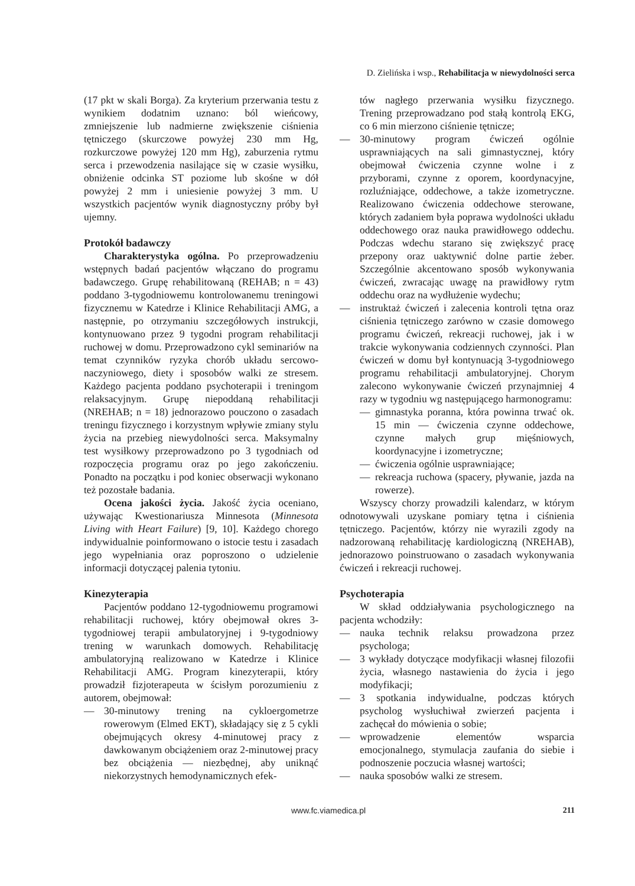D. Zielińska i wsp., Rehabilitacja w niewydolności serca
(17 pkt w skali Borga). Za kryterium przerwania testu z wynikiem dodatnim uznano: ból wieńcowy, zmniejszenie lub nadmierne zwiększenie ciśnienia tętniczego (skurczowe powyżej 230 mm Hg, rozkurczowe powyżej 120 mm Hg), zaburzenia rytmu serca i przewodzenia nasilające się w czasie wysiłku, obniżenie odcinka ST poziome lub skośne w dół powyżej 2 mm i uniesienie powyżej 3 mm. U wszystkich pacjentów wynik diagnostyczny próby był ujemny.
Protokół badawczy
Charakterystyka ogólna. Po przeprowadzeniu wstępnych badań pacjentów włączano do programu badawczego. Grupę rehabilitowaną (REHAB; n = 43) poddano 3-tygodniowemu kontrolowanemu treningowi fizycznemu w Katedrze i Klinice Rehabilitacji AMG, a następnie, po otrzymaniu szczegółowych instrukcji, kontynuowano przez 9 tygodni program rehabilitacji ruchowej w domu. Przeprowadzono cykl seminariów na temat czynników ryzyka chorób układu sercowo-naczyniowego, diety i sposobów walki ze stresem. Każdego pacjenta poddano psychoterapii i treningom relaksacyjnym. Grupę niepoddaną rehabilitacji (NREHAB; n = 18) jednorazowo pouczono o zasadach treningu fizycznego i korzystnym wpływie zmiany stylu życia na przebieg niewydolności serca. Maksymalny test wysiłkowy przeprowadzono po 3 tygodniach od rozpoczęcia programu oraz po jego zakończeniu. Ponadto na początku i pod koniec obserwacji wykonano też pozostałe badania.
Ocena jakości życia. Jakość życia oceniano, używając Kwestionariusza Minnesota (Minnesota Living with Heart Failure) [9, 10]. Każdego chorego indywidualnie poinformowano o istocie testu i zasadach jego wypełniania oraz poproszono o udzielenie informacji dotyczącej palenia tytoniu.
Kinezyterapia
Pacjentów poddano 12-tygodniowemu programowi rehabilitacji ruchowej, który obejmował okres 3-tygodniowej terapii ambulatoryjnej i 9-tygodniowy trening w warunkach domowych. Rehabilitację ambulatoryjną realizowano w Katedrze i Klinice Rehabilitacji AMG. Program kinezyterapii, który prowadził fizjoterapeuta w ścisłym porozumieniu z autorem, obejmował:
— 30-minutowy trening na cykloergometrze rowerowym (Elmed EKT), składający się z 5 cykli obejmujących okresy 4-minutowej pracy z dawkowanym obciążeniem oraz 2-minutowej pracy bez obciążenia — niezbędnej, aby uniknąć niekorzystnych hemodynamicznych efek-
tów nagłego przerwania wysiłku fizycznego. Trening przeprowadzano pod stałą kontrolą EKG, co 6 min mierzono ciśnienie tętnicze;
— 30-minutowy program ćwiczeń ogólnie usprawniających na sali gimnastycznej, który obejmował ćwiczenia czynne wolne i z przyborami, czynne z oporem, koordynacyjne, rozluźniające, oddechowe, a także izometryczne. Realizowano ćwiczenia oddechowe sterowane, których zadaniem była poprawa wydolności układu oddechowego oraz nauka prawidłowego oddechu. Podczas wdechu starano się zwiększyć pracę przepony oraz uaktywnić dolne partie żeber. Szczególnie akcentowano sposób wykonywania ćwiczeń, zwracając uwagę na prawidłowy rytm oddechu oraz na wydłużenie wydechu;
— instruktaż ćwiczeń i zalecenia kontroli tętna oraz ciśnienia tętniczego zarówno w czasie domowego programu ćwiczeń, rekreacji ruchowej, jak i w trakcie wykonywania codziennych czynności. Plan ćwiczeń w domu był kontynuacją 3-tygodniowego programu rehabilitacji ambulatoryjnej. Chorym zalecono wykonywanie ćwiczeń przynajmniej 4 razy w tygodniu wg następującego harmonogramu:
— gimnastyka poranna, która powinna trwać ok. 15 min — ćwiczenia czynne oddechowe, czynne małych grup mięśniowych, koordynacyjne i izometryczne;
— ćwiczenia ogólnie usprawniające;
— rekreacja ruchowa (spacery, pływanie, jazda na rowerze).
Wszyscy chorzy prowadzili kalendarz, w którym odnotowywali uzyskane pomiary tętna i ciśnienia tętniczego. Pacjentów, którzy nie wyrazili zgody na nadzorowaną rehabilitację kardiologiczną (NREHAB), jednorazowo poinstruowano o zasadach wykonywania ćwiczeń i rekreacji ruchowej.
Psychoterapia
W skład oddziaływania psychologicznego na pacjenta wchodziły:
— nauka technik relaksu prowadzona przez psychologa;
— 3 wykłady dotyczące modyfikacji własnej filozofii życia, własnego nastawienia do życia i jego modyfikacji;
— 3 spotkania indywidualne, podczas których psycholog wysłuchiwał zwierzeń pacjenta i zachęcał do mówienia o sobie;
— wprowadzenie elementów wsparcia emocjonalnego, stymulacja zaufania do siebie i podnoszenie poczucia własnej wartości;
— nauka sposobów walki ze stresem.
www.fc.viamedica.pl 211